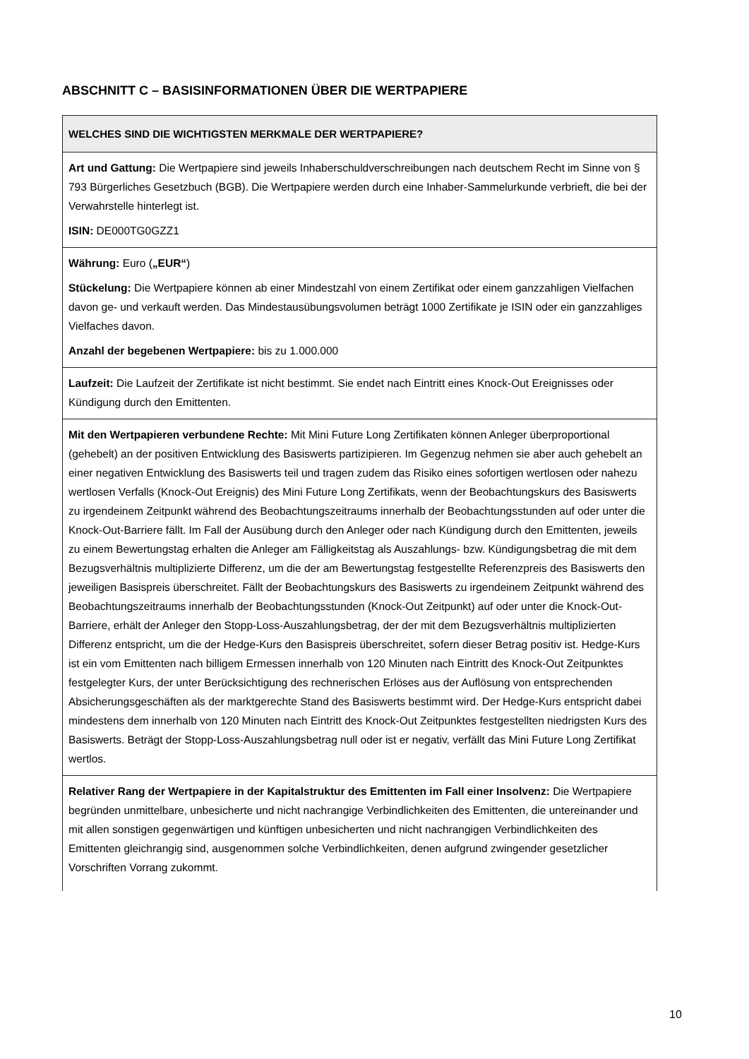ABSCHNITT C – BASISINFORMATIONEN ÜBER DIE WERTPAPIERE
| WELCHES SIND DIE WICHTIGSTEN MERKMALE DER WERTPAPIERE? |
| --- |
| Art und Gattung: Die Wertpapiere sind jeweils Inhaberschuldverschreibungen nach deutschem Recht im Sinne von § 793 Bürgerliches Gesetzbuch (BGB). Die Wertpapiere werden durch eine Inhaber-Sammelurkunde verbrieft, die bei der Verwahrstelle hinterlegt ist. ISIN: DE000TG0GZZ1 |
| Währung: Euro ( „EUR“ ) Stückelung: Die Wertpapiere können ab einer Mindestzahl von einem Zertifikat oder einem ganzzahligen Vielfachen davon ge- und verkauft werden. Das Mindestausübungsvolumen beträgt 1000 Zertifikate je ISIN oder ein ganzzahliges Vielfaches davon. Anzahl der begebenen Wertpapiere: bis zu 1.000.000 |
| Laufzeit: Die Laufzeit der Zertifikate ist nicht bestimmt. Sie endet nach Eintritt eines Knock-Out Ereignisses oder Kündigung durch den Emittenten. |
| Mit den Wertpapieren verbundene Rechte: Mit Mini Future Long Zertifikaten können Anleger überproportional (gehebelt) an der positiven Entwicklung des Basiswerts partizipieren. Im Gegenzug nehmen sie aber auch gehebelt an einer negativen Entwicklung des Basiswerts teil und tragen zudem das Risiko eines sofortigen wertlosen oder nahezu wertlosen Verfalls (Knock-Out Ereignis) des Mini Future Long Zertifikats, wenn der Beobachtungskurs des Basiswerts zu irgendeinem Zeitpunkt während des Beobachtungszeitraums innerhalb der Beobachtungsstunden auf oder unter die Knock-Out-Barriere fällt. Im Fall der Ausübung durch den Anleger oder nach Kündigung durch den Emittenten, jeweils zu einem Bewertungstag erhalten die Anleger am Fälligkeitstag als Auszahlungs- bzw. Kündigungsbetrag die mit dem Bezugsverhältnis multiplizierte Differenz, um die der am Bewertungstag festgestellte Referenzpreis des Basiswerts den jeweiligen Basispreis überschreitet. Fällt der Beobachtungskurs des Basiswerts zu irgendeinem Zeitpunkt während des Beobachtungszeitraums innerhalb der Beobachtungsstunden (Knock-Out Zeitpunkt) auf oder unter die Knock-Out-Barriere, erhält der Anleger den Stopp-Loss-Auszahlungsbetrag, der der mit dem Bezugsverhältnis multiplizierten Differenz entspricht, um die der Hedge-Kurs den Basispreis überschreitet, sofern dieser Betrag positiv ist. Hedge-Kurs ist ein vom Emittenten nach billigem Ermessen innerhalb von 120 Minuten nach Eintritt des Knock-Out Zeitpunktes festgelegter Kurs, der unter Berücksichtigung des rechnerischen Erlöses aus der Auflösung von entsprechenden Absicherungsgeschäften als der marktgerechte Stand des Basiswerts bestimmt wird. Der Hedge-Kurs entspricht dabei mindestens dem innerhalb von 120 Minuten nach Eintritt des Knock-Out Zeitpunktes festgestellten niedrigsten Kurs des Basiswerts. Beträgt der Stopp-Loss-Auszahlungsbetrag null oder ist er negativ, verfällt das Mini Future Long Zertifikat wertlos. |
| Relativer Rang der Wertpapiere in der Kapitalstruktur des Emittenten im Fall einer Insolvenz: Die Wertpapiere begründen unmittelbare, unbesicherte und nicht nachrangige Verbindlichkeiten des Emittenten, die untereinander und mit allen sonstigen gegenwärtigen und künftigen unbesicherten und nicht nachrangigen Verbindlichkeiten des Emittenten gleichrangig sind, ausgenommen solche Verbindlichkeiten, denen aufgrund zwingender gesetzlicher Vorschriften Vorrang zukommt. |
10